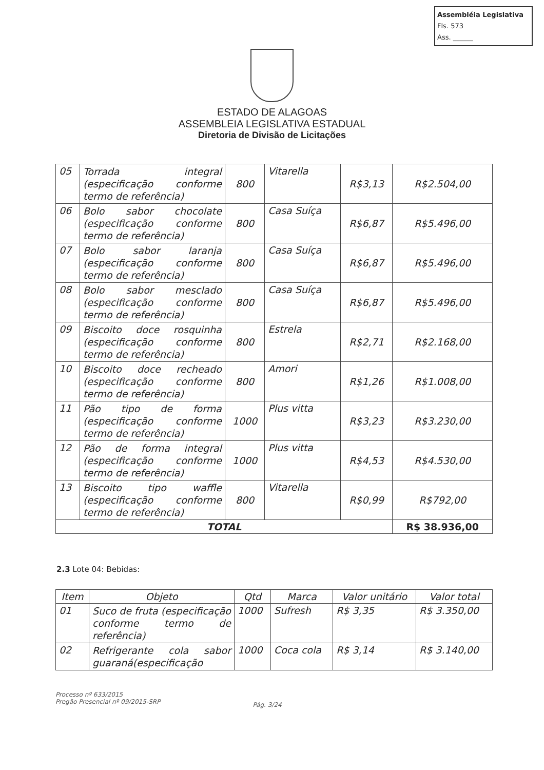Assembléia Legislativa
Fls. 573
Ass. ______
ESTADO DE ALAGOAS
ASSEMBLEIA LEGISLATIVA ESTADUAL
Diretoria de Divisão de Licitações
| 05 | Torrada integral (especificação conforme termo de referência) | 800 | Vitarella | R$3,13 | R$2.504,00 |
| 06 | Bolo sabor chocolate (especificação conforme termo de referência) | 800 | Casa Suíça | R$6,87 | R$5.496,00 |
| 07 | Bolo sabor laranja (especificação conforme termo de referência) | 800 | Casa Suíça | R$6,87 | R$5.496,00 |
| 08 | Bolo sabor mesclado (especificação conforme termo de referência) | 800 | Casa Suíça | R$6,87 | R$5.496,00 |
| 09 | Biscoito doce rosquinha (especificação conforme termo de referência) | 800 | Estrela | R$2,71 | R$2.168,00 |
| 10 | Biscoito doce recheado (especificação conforme termo de referência) | 800 | Amori | R$1,26 | R$1.008,00 |
| 11 | Pão tipo de forma (especificação conforme termo de referência) | 1000 | Plus vitta | R$3,23 | R$3.230,00 |
| 12 | Pão de forma integral (especificação conforme termo de referência) | 1000 | Plus vitta | R$4,53 | R$4.530,00 |
| 13 | Biscoito tipo waffle (especificação conforme termo de referência) | 800 | Vitarella | R$0,99 | R$792,00 |
| TOTAL | | | | | R$ 38.936,00 |
2.3 Lote 04: Bebidas:
| Item | Objeto | Qtd | Marca | Valor unitário | Valor total |
| --- | --- | --- | --- | --- | --- |
| 01 | Suco de fruta (especificação conforme termo de referência) | 1000 | Sufresh | R$ 3,35 | R$ 3.350,00 |
| 02 | Refrigerante cola sabor guaraná(especificação | 1000 | Coca cola | R$ 3,14 | R$ 3.140,00 |
Processo nº 633/2015
Pregão Presencial nº 09/2015-SRP
Pág. 3/24